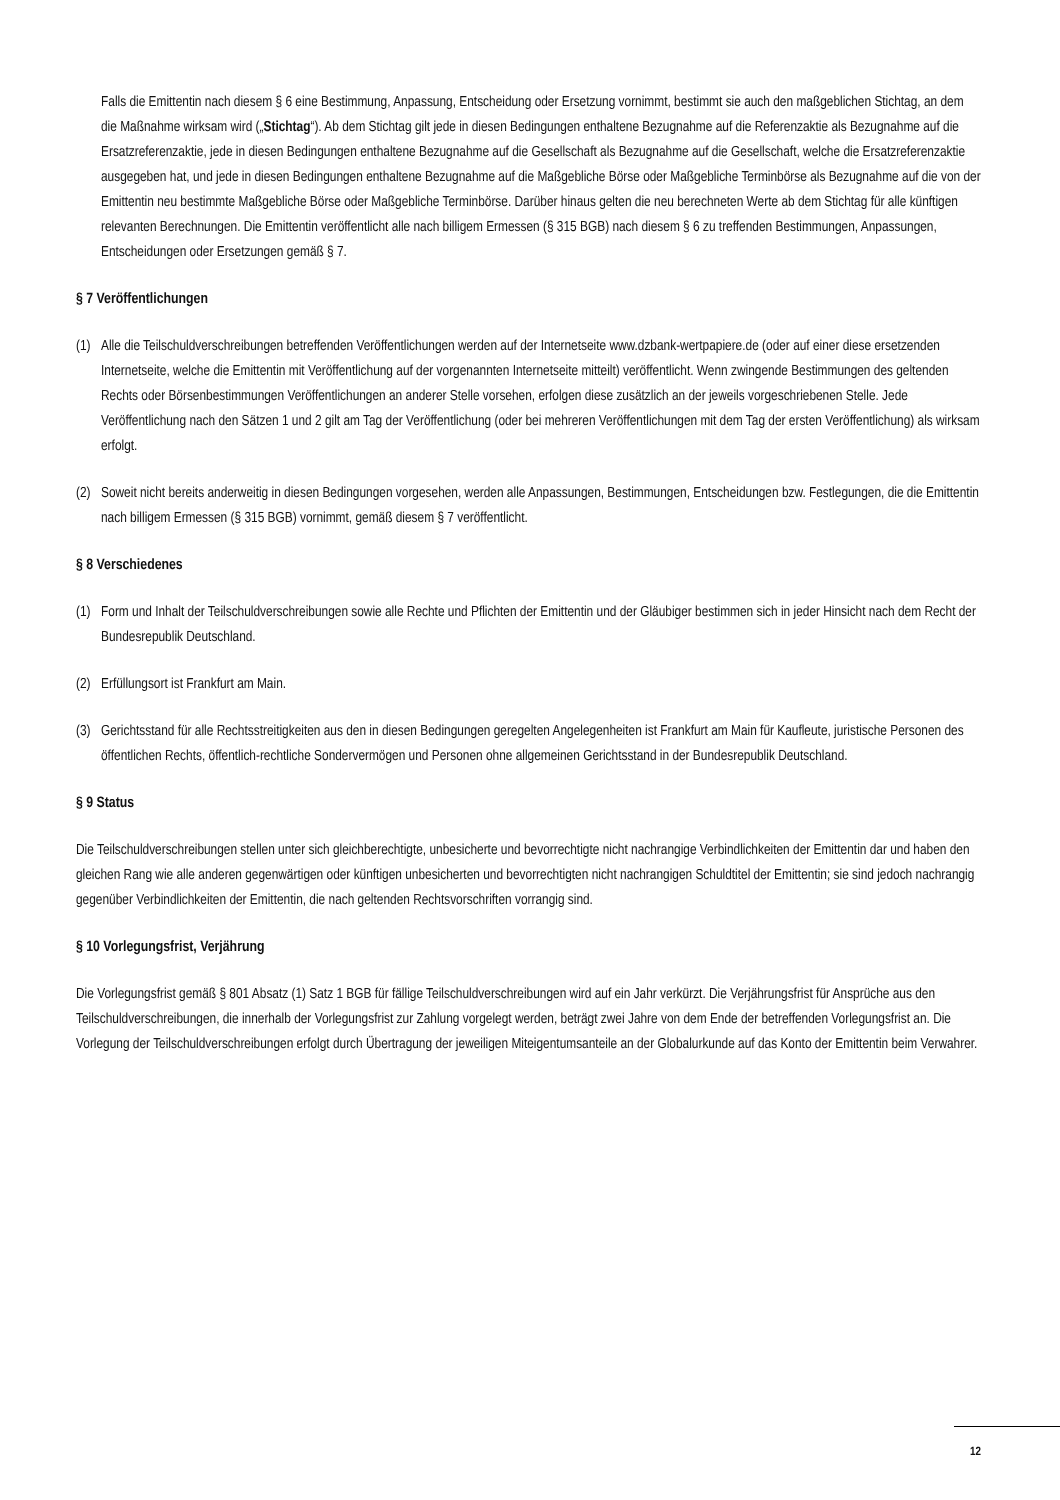Falls die Emittentin nach diesem § 6 eine Bestimmung, Anpassung, Entscheidung oder Ersetzung vornimmt, bestimmt sie auch den maßgeblichen Stichtag, an dem die Maßnahme wirksam wird („Stichtag“). Ab dem Stichtag gilt jede in diesen Bedingungen enthaltene Bezugnahme auf die Referenzaktie als Bezugnahme auf die Ersatzreferenzaktie, jede in diesen Bedingungen enthaltene Bezugnahme auf die Gesellschaft als Bezugnahme auf die Gesellschaft, welche die Ersatzreferenzaktie ausgegeben hat, und jede in diesen Bedingungen enthaltene Bezugnahme auf die Maßgebliche Börse oder Maßgebliche Terminbörse als Bezugnahme auf die von der Emittentin neu bestimmte Maßgebliche Börse oder Maßgebliche Terminbörse. Darüber hinaus gelten die neu berechneten Werte ab dem Stichtag für alle künftigen relevanten Berechnungen. Die Emittentin veröffentlicht alle nach billigem Ermessen (§ 315 BGB) nach diesem § 6 zu treffenden Bestimmungen, Anpassungen, Entscheidungen oder Ersetzungen gemäß § 7.
§ 7 Veröffentlichungen
(1) Alle die Teilschuldverschreibungen betreffenden Veröffentlichungen werden auf der Internetseite www.dzbank-wertpapiere.de (oder auf einer diese ersetzenden Internetseite, welche die Emittentin mit Veröffentlichung auf der vorgenannten Internetseite mitteilt) veröffentlicht. Wenn zwingende Bestimmungen des geltenden Rechts oder Börsenbestimmungen Veröffentlichungen an anderer Stelle vorsehen, erfolgen diese zusätzlich an der jeweils vorgeschriebenen Stelle. Jede Veröffentlichung nach den Sätzen 1 und 2 gilt am Tag der Veröffentlichung (oder bei mehreren Veröffentlichungen mit dem Tag der ersten Veröffentlichung) als wirksam erfolgt.
(2) Soweit nicht bereits anderweitig in diesen Bedingungen vorgesehen, werden alle Anpassungen, Bestimmungen, Entscheidungen bzw. Festlegungen, die die Emittentin nach billigem Ermessen (§ 315 BGB) vornimmt, gemäß diesem § 7 veröffentlicht.
§ 8 Verschiedenes
(1) Form und Inhalt der Teilschuldverschreibungen sowie alle Rechte und Pflichten der Emittentin und der Gläubiger bestimmen sich in jeder Hinsicht nach dem Recht der Bundesrepublik Deutschland.
(2) Erfüllungsort ist Frankfurt am Main.
(3) Gerichtsstand für alle Rechtsstreitigkeiten aus den in diesen Bedingungen geregelten Angelegenheiten ist Frankfurt am Main für Kaufleute, juristische Personen des öffentlichen Rechts, öffentlich-rechtliche Sondervermögen und Personen ohne allgemeinen Gerichtsstand in der Bundesrepublik Deutschland.
§ 9 Status
Die Teilschuldverschreibungen stellen unter sich gleichberechtigte, unbesicherte und bevorrechtigte nicht nachrangige Verbindlichkeiten der Emittentin dar und haben den gleichen Rang wie alle anderen gegenwärtigen oder künftigen unbesicherten und bevorrechtigten nicht nachrangigen Schuldtitel der Emittentin; sie sind jedoch nachrangig gegenüber Verbindlichkeiten der Emittentin, die nach geltenden Rechtsvorschriften vorrangig sind.
§ 10 Vorlegungsfrist, Verjährung
Die Vorlegungsfrist gemäß § 801 Absatz (1) Satz 1 BGB für fällige Teilschuldverschreibungen wird auf ein Jahr verkürzt. Die Verjährungsfrist für Ansprüche aus den Teilschuldverschreibungen, die innerhalb der Vorlegungsfrist zur Zahlung vorgelegt werden, beträgt zwei Jahre von dem Ende der betreffenden Vorlegungsfrist an. Die Vorlegung der Teilschuldverschreibungen erfolgt durch Übertragung der jeweiligen Miteigentumsanteile an der Globalurkunde auf das Konto der Emittentin beim Verwahrer.
12